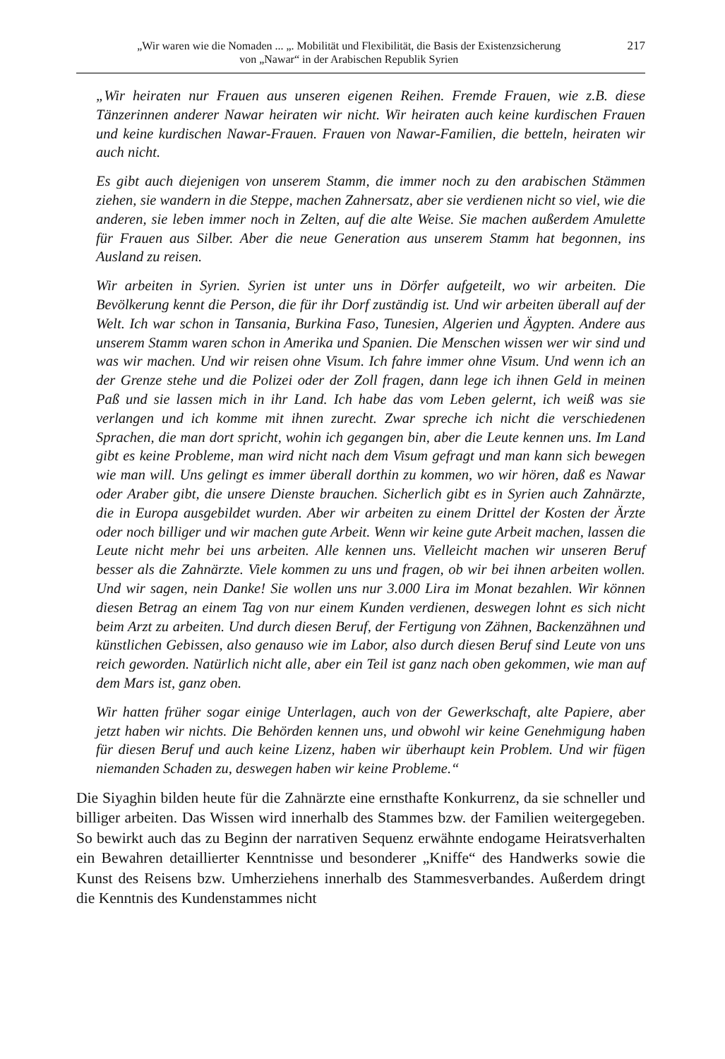„Wir waren wie die Nomaden ... „. Mobilität und Flexibilität, die Basis der Existenzsicherung
von „Nawar“ in der Arabischen Republik Syrien
217
„Wir heiraten nur Frauen aus unseren eigenen Reihen. Fremde Frauen, wie z.B. diese Tänzerinnen anderer Nawar heiraten wir nicht. Wir heiraten auch keine kurdischen Frauen und keine kurdischen Nawar-Frauen. Frauen von Nawar-Familien, die betteln, heiraten wir auch nicht.
Es gibt auch diejenigen von unserem Stamm, die immer noch zu den arabischen Stämmen ziehen, sie wandern in die Steppe, machen Zahnersatz, aber sie verdienen nicht so viel, wie die anderen, sie leben immer noch in Zelten, auf die alte Weise. Sie machen außerdem Amulette für Frauen aus Silber. Aber die neue Generation aus unserem Stamm hat begonnen, ins Ausland zu reisen.
Wir arbeiten in Syrien. Syrien ist unter uns in Dörfer aufgeteilt, wo wir arbeiten. Die Bevölkerung kennt die Person, die für ihr Dorf zuständig ist. Und wir arbeiten überall auf der Welt. Ich war schon in Tansania, Burkina Faso, Tunesien, Algerien und Ägypten. Andere aus unserem Stamm waren schon in Amerika und Spanien. Die Menschen wissen wer wir sind und was wir machen. Und wir reisen ohne Visum. Ich fahre immer ohne Visum. Und wenn ich an der Grenze stehe und die Polizei oder der Zoll fragen, dann lege ich ihnen Geld in meinen Paß und sie lassen mich in ihr Land. Ich habe das vom Leben gelernt, ich weiß was sie verlangen und ich komme mit ihnen zurecht. Zwar spreche ich nicht die verschiedenen Sprachen, die man dort spricht, wohin ich gegangen bin, aber die Leute kennen uns. Im Land gibt es keine Probleme, man wird nicht nach dem Visum gefragt und man kann sich bewegen wie man will. Uns gelingt es immer überall dorthin zu kommen, wo wir hören, daß es Nawar oder Araber gibt, die unsere Dienste brauchen. Sicherlich gibt es in Syrien auch Zahnärzte, die in Europa ausgebildet wurden. Aber wir arbeiten zu einem Drittel der Kosten der Ärzte oder noch billiger und wir machen gute Arbeit. Wenn wir keine gute Arbeit machen, lassen die Leute nicht mehr bei uns arbeiten. Alle kennen uns. Vielleicht machen wir unseren Beruf besser als die Zahnärzte. Viele kommen zu uns und fragen, ob wir bei ihnen arbeiten wollen. Und wir sagen, nein Danke! Sie wollen uns nur 3.000 Lira im Monat bezahlen. Wir können diesen Betrag an einem Tag von nur einem Kunden verdienen, deswegen lohnt es sich nicht beim Arzt zu arbeiten. Und durch diesen Beruf, der Fertigung von Zähnen, Backenzähnen und künstlichen Gebissen, also genauso wie im Labor, also durch diesen Beruf sind Leute von uns reich geworden. Natürlich nicht alle, aber ein Teil ist ganz nach oben gekommen, wie man auf dem Mars ist, ganz oben.
Wir hatten früher sogar einige Unterlagen, auch von der Gewerkschaft, alte Papiere, aber jetzt haben wir nichts. Die Behörden kennen uns, und obwohl wir keine Genehmigung haben für diesen Beruf und auch keine Lizenz, haben wir überhaupt kein Problem. Und wir fügen niemanden Schaden zu, deswegen haben wir keine Probleme.“
Die Siyaghin bilden heute für die Zahnärzte eine ernsthafte Konkurrenz, da sie schneller und billiger arbeiten. Das Wissen wird innerhalb des Stammes bzw. der Familien weitergegeben. So bewirkt auch das zu Beginn der narrativen Sequenz erwähnte endogame Heiratsverhalten ein Bewahren detaillierter Kenntnisse und besonderer „Kniffe“ des Handwerks sowie die Kunst des Reisens bzw. Umherziehens innerhalb des Stammesverbandes. Außerdem dringt die Kenntnis des Kundenstammes nicht